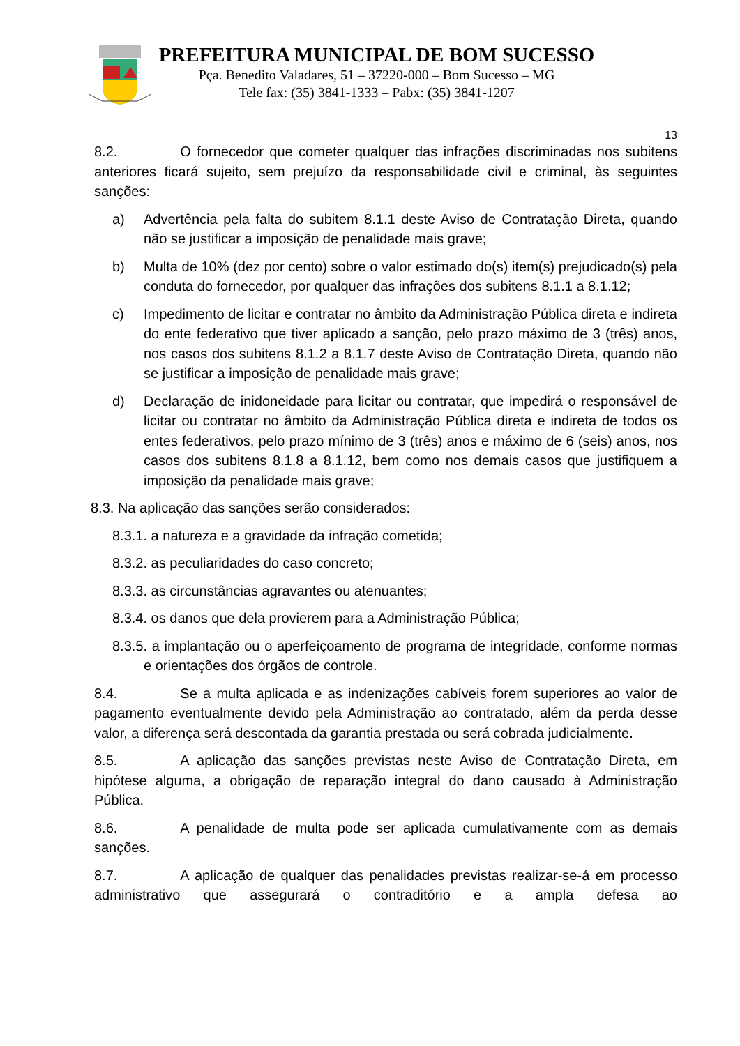PREFEITURA MUNICIPAL DE BOM SUCESSO
Pça. Benedito Valadares, 51 – 37220-000 – Bom Sucesso – MG
Tele fax: (35) 3841-1333 – Pabx: (35) 3841-1207
13
8.2. O fornecedor que cometer qualquer das infrações discriminadas nos subitens anteriores ficará sujeito, sem prejuízo da responsabilidade civil e criminal, às seguintes sanções:
a) Advertência pela falta do subitem 8.1.1 deste Aviso de Contratação Direta, quando não se justificar a imposição de penalidade mais grave;
b) Multa de 10% (dez por cento) sobre o valor estimado do(s) item(s) prejudicado(s) pela conduta do fornecedor, por qualquer das infrações dos subitens 8.1.1 a 8.1.12;
c) Impedimento de licitar e contratar no âmbito da Administração Pública direta e indireta do ente federativo que tiver aplicado a sanção, pelo prazo máximo de 3 (três) anos, nos casos dos subitens 8.1.2 a 8.1.7 deste Aviso de Contratação Direta, quando não se justificar a imposição de penalidade mais grave;
d) Declaração de inidoneidade para licitar ou contratar, que impedirá o responsável de licitar ou contratar no âmbito da Administração Pública direta e indireta de todos os entes federativos, pelo prazo mínimo de 3 (três) anos e máximo de 6 (seis) anos, nos casos dos subitens 8.1.8 a 8.1.12, bem como nos demais casos que justifiquem a imposição da penalidade mais grave;
8.3. Na aplicação das sanções serão considerados:
8.3.1. a natureza e a gravidade da infração cometida;
8.3.2. as peculiaridades do caso concreto;
8.3.3. as circunstâncias agravantes ou atenuantes;
8.3.4. os danos que dela provierem para a Administração Pública;
8.3.5. a implantação ou o aperfeiçoamento de programa de integridade, conforme normas e orientações dos órgãos de controle.
8.4. Se a multa aplicada e as indenizações cabíveis forem superiores ao valor de pagamento eventualmente devido pela Administração ao contratado, além da perda desse valor, a diferença será descontada da garantia prestada ou será cobrada judicialmente.
8.5. A aplicação das sanções previstas neste Aviso de Contratação Direta, em hipótese alguma, a obrigação de reparação integral do dano causado à Administração Pública.
8.6. A penalidade de multa pode ser aplicada cumulativamente com as demais sanções.
8.7. A aplicação de qualquer das penalidades previstas realizar-se-á em processo administrativo que assegurará o contraditório e a ampla defesa ao